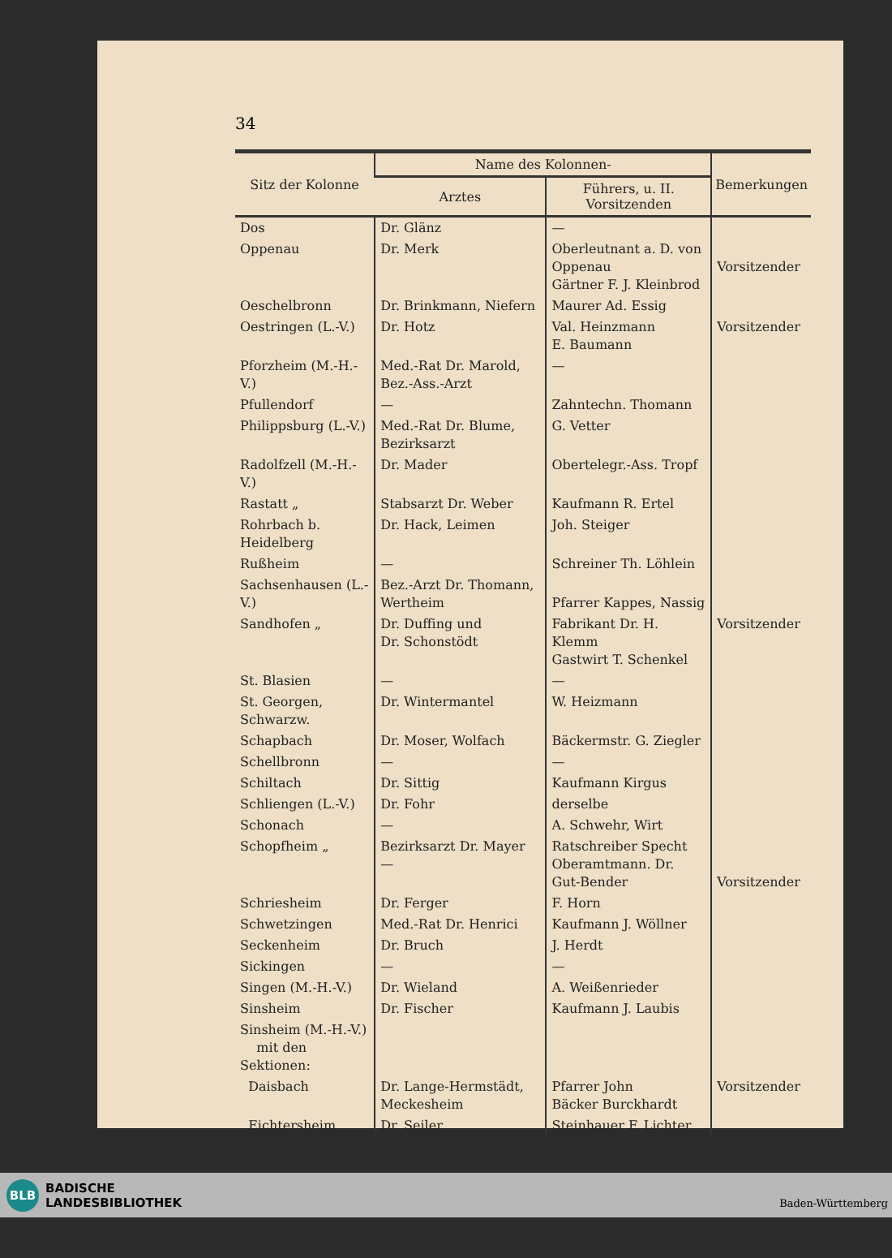34
| Sitz der Kolonne | Name des Kolonnen- | | Bemerkungen |
| --- | --- | --- | --- |
| | Arztes | Führers, u. II. Vorsitzenden | |
| Dos | Dr. Glänz | — | |
| Oppenau | Dr. Merk | Oberleutnant a. D. von Oppenau Gärtner F. J. Kleinbrod | Vorsitzender |
| Oeschelbronn | Dr. Brinkmann, Niefern | Maurer Ad. Essig | |
| Oestringen (L.-V.) | Dr. Hotz | Val. Heinzmann E. Baumann | Vorsitzender |
| Pforzheim (M.-H.-V.) | Med.-Rat Dr. Marold, Bez.-Ass.-Arzt | — | |
| Pfullendorf | — | Zahntechn. Thomann | |
| Philippsburg (L.-V.) | Med.-Rat Dr. Blume, Bezirksarzt | G. Vetter | |
| Radolfzell (M.-H.-V.) | Dr. Mader | Obertelegr.-Ass. Tropf | |
| Rastatt „ | Stabsarzt Dr. Weber | Kaufmann R. Ertel | |
| Rohrbach b. Heidelberg | Dr. Hack, Leimen | Joh. Steiger | |
| Rußheim | — | Schreiner Th. Löhlein | |
| Sachsenhausen (L.-V.) | Bez.-Arzt Dr. Thomann, Wertheim | Pfarrer Kappes, Nassig | |
| Sandhofen „ | Dr. Duffing und Dr. Schonstödt | Fabrikant Dr. H. Klemm Gastwirt T. Schenkel | Vorsitzender |
| St. Blasien | — | — | |
| St. Georgen, Schwarzw. | Dr. Wintermantel | W. Heizmann | |
| Schapbach | Dr. Moser, Wolfach | Bäckermstr. G. Ziegler | |
| Schellbronn | — | — | |
| Schiltach | Dr. Sittig | Kaufmann Kirgus | |
| Schliengen (L.-V.) | Dr. Fohr | derselbe | |
| Schonach | — | A. Schwehr, Wirt | |
| Schopfheim „ | Bezirksarzt Dr. Mayer — | Ratschreiber Specht Oberamtmann. Dr. Gut-Bender | Vorsitzender |
| Schriesheim | Dr. Ferger | F. Horn | |
| Schwetzingen | Med.-Rat Dr. Henrici | Kaufmann J. Wöllner | |
| Seckenheim | Dr. Bruch | J. Herdt | |
| Sickingen | — | — | |
| Singen (M.-H.-V.) | Dr. Wieland | A. Weißenrieder | |
| Sinsheim | Dr. Fischer | Kaufmann J. Laubis | |
| Sinsheim (M.-H.-V.) mit den Sektionen: | | | |
| Daisbach | Dr. Lange-Hermstädt, Meckesheim | Pfarrer John Bäcker Burckhardt | Vorsitzender |
| Eichtersheim | Dr. Seiler | Steinhauer F. Lichter | |
BLB BADISCHE
LANDESBIBLIOTHEK
Baden-Württemberg